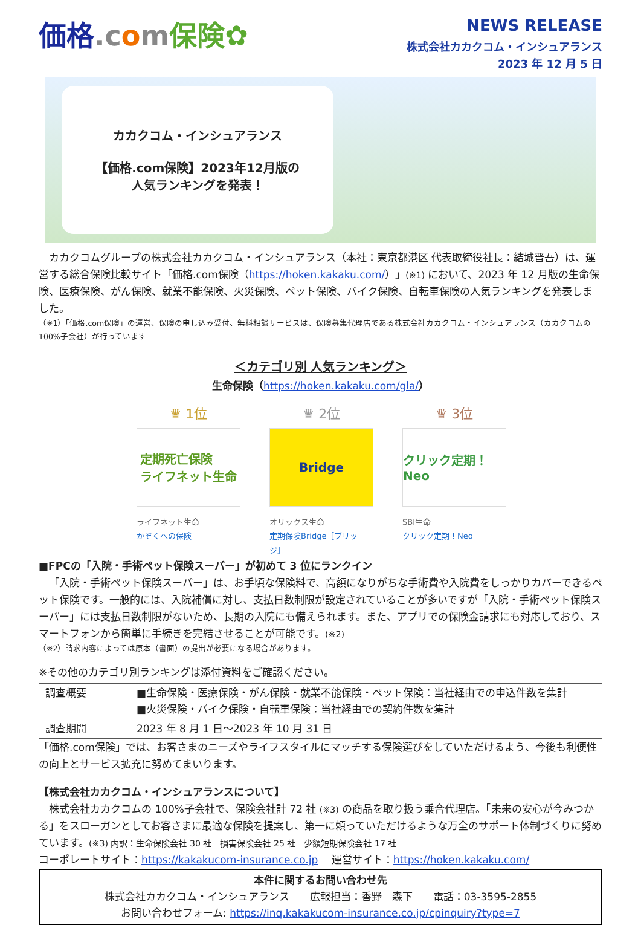価格.c om保険✿
NEWS RELEASE
株式会社カカクコム・インシュアランス
2023 年 12 月 5 日
カカクコム・インシュアランス
【価格.com保険】2023年12月版の
人気ランキングを発表！
カカクコムグループの株式会社カカクコム・インシュアランス（本社：東京都港区 代表取締役社長：結城晋吾）は、運営する総合保険比較サイト「価格.com保険（https://hoken.kakaku.com/）」(※1) において、2023 年 12 月版の生命保険、医療保険、がん保険、就業不能保険、火災保険、ペット保険、バイク保険、自転車保険の人気ランキングを発表しました。
（※1）「価格.com保険」の運営、保険の申し込み受付、無料相談サービスは、保険募集代理店である株式会社カカクコム・インシュアランス（カカクコムの100%子会社）が行っています
＜カテゴリ別 人気ランキング＞
生命保険（https://hoken.kakaku.com/gla/）
♛ 1位
定期死亡保険
ライフネット生命
ライフネット生命
かぞくへの保険
♛ 2位
Bridge
オリックス生命
定期保険Bridge［ブリッジ］
♛ 3位
クリック定期！Neo
SBI生命
クリック定期！Neo
■FPCの「入院・手術ペット保険スーパー」が初めて 3 位にランクイン
「入院・手術ペット保険スーパー」は、お手頃な保険料で、高額になりがちな手術費や入院費をしっかりカバーできるペット保険です。一般的には、入院補償に対し、支払日数制限が設定されていることが多いですが「入院・手術ペット保険スーパー」には支払日数制限がないため、長期の入院にも備えられます。また、アプリでの保険金請求にも対応しており、スマートフォンから簡単に手続きを完結させることが可能です。(※2)
（※2）請求内容によっては原本（書面）の提出が必要になる場合があります。
※その他のカテゴリ別ランキングは添付資料をご確認ください。
| 調査概要 | ■生命保険・医療保険・がん保険・就業不能保険・ペット保険：当社経由での申込件数を集計 ■火災保険・バイク保険・自転車保険：当社経由での契約件数を集計 |
| 調査期間 | 2023 年 8 月 1 日～2023 年 10 月 31 日 |
「価格.com保険」では、お客さまのニーズやライフスタイルにマッチする保険選びをしていただけるよう、今後も利便性の向上とサービス拡充に努めてまいります。
【株式会社カカクコム・インシュアランスについて】
株式会社カカクコムの 100%子会社で、保険会社計 72 社 (※3) の商品を取り扱う乗合代理店。「未来の安心が今みつかる」をスローガンとしてお客さまに最適な保険を提案し、第一に頼っていただけるような万全のサポート体制づくりに努めています。(※3) 内訳：生命保険会社 30 社　損害保険会社 25 社　少額短期保険会社 17 社
コーポレートサイト：https://kakakucom-insurance.co.jp　 運営サイト：https://hoken.kakaku.com/
本件に関するお問い合わせ先
株式会社カカクコム・インシュアランス　　広報担当：香野　森下　　電話：03-3595-2855
お問い合わせフォーム: https://inq.kakakucom-insurance.co.jp/cpinquiry?type=7